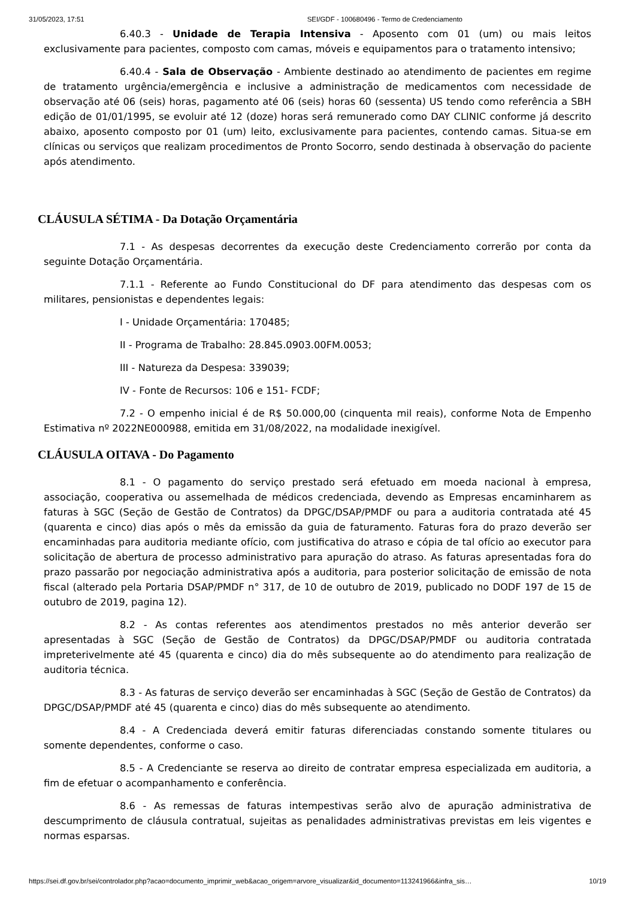31/05/2023, 17:51 SEI/GDF - 100680496 - Termo de Credenciamento
6.40.3 - Unidade de Terapia Intensiva - Aposento com 01 (um) ou mais leitos exclusivamente para pacientes, composto com camas, móveis e equipamentos para o tratamento intensivo;
6.40.4 - Sala de Observação - Ambiente destinado ao atendimento de pacientes em regime de tratamento urgência/emergência e inclusive a administração de medicamentos com necessidade de observação até 06 (seis) horas, pagamento até 06 (seis) horas 60 (sessenta) US tendo como referência a SBH edição de 01/01/1995, se evoluir até 12 (doze) horas será remunerado como DAY CLINIC conforme já descrito abaixo, aposento composto por 01 (um) leito, exclusivamente para pacientes, contendo camas. Situa-se em clínicas ou serviços que realizam procedimentos de Pronto Socorro, sendo destinada à observação do paciente após atendimento.
CLÁUSULA SÉTIMA - Da Dotação Orçamentária
7.1 - As despesas decorrentes da execução deste Credenciamento correrão por conta da seguinte Dotação Orçamentária.
7.1.1 - Referente ao Fundo Constitucional do DF para atendimento das despesas com os militares, pensionistas e dependentes legais:
I - Unidade Orçamentária: 170485;
II - Programa de Trabalho: 28.845.0903.00FM.0053;
III - Natureza da Despesa: 339039;
IV - Fonte de Recursos: 106 e 151- FCDF;
7.2 - O empenho inicial é de R$ 50.000,00 (cinquenta mil reais), conforme Nota de Empenho Estimativa nº 2022NE000988, emitida em 31/08/2022, na modalidade inexigível.
CLÁUSULA OITAVA - Do Pagamento
8.1 - O pagamento do serviço prestado será efetuado em moeda nacional à empresa, associação, cooperativa ou assemelhada de médicos credenciada, devendo as Empresas encaminharem as faturas à SGC (Seção de Gestão de Contratos) da DPGC/DSAP/PMDF ou para a auditoria contratada até 45 (quarenta e cinco) dias após o mês da emissão da guia de faturamento. Faturas fora do prazo deverão ser encaminhadas para auditoria mediante ofício, com justificativa do atraso e cópia de tal ofício ao executor para solicitação de abertura de processo administrativo para apuração do atraso. As faturas apresentadas fora do prazo passarão por negociação administrativa após a auditoria, para posterior solicitação de emissão de nota fiscal (alterado pela Portaria DSAP/PMDF n° 317, de 10 de outubro de 2019, publicado no DODF 197 de 15 de outubro de 2019, pagina 12).
8.2 - As contas referentes aos atendimentos prestados no mês anterior deverão ser apresentadas à SGC (Seção de Gestão de Contratos) da DPGC/DSAP/PMDF ou auditoria contratada impreterivelmente até 45 (quarenta e cinco) dia do mês subsequente ao do atendimento para realização de auditoria técnica.
8.3 - As faturas de serviço deverão ser encaminhadas à SGC (Seção de Gestão de Contratos) da DPGC/DSAP/PMDF até 45 (quarenta e cinco) dias do mês subsequente ao atendimento.
8.4 - A Credenciada deverá emitir faturas diferenciadas constando somente titulares ou somente dependentes, conforme o caso.
8.5 - A Credenciante se reserva ao direito de contratar empresa especializada em auditoria, a fim de efetuar o acompanhamento e conferência.
8.6 - As remessas de faturas intempestivas serão alvo de apuração administrativa de descumprimento de cláusula contratual, sujeitas as penalidades administrativas previstas em leis vigentes e normas esparsas.
https://sei.df.gov.br/sei/controlador.php?acao=documento_imprimir_web&acao_origem=arvore_visualizar&id_documento=113241966&infra_sis… 10/19